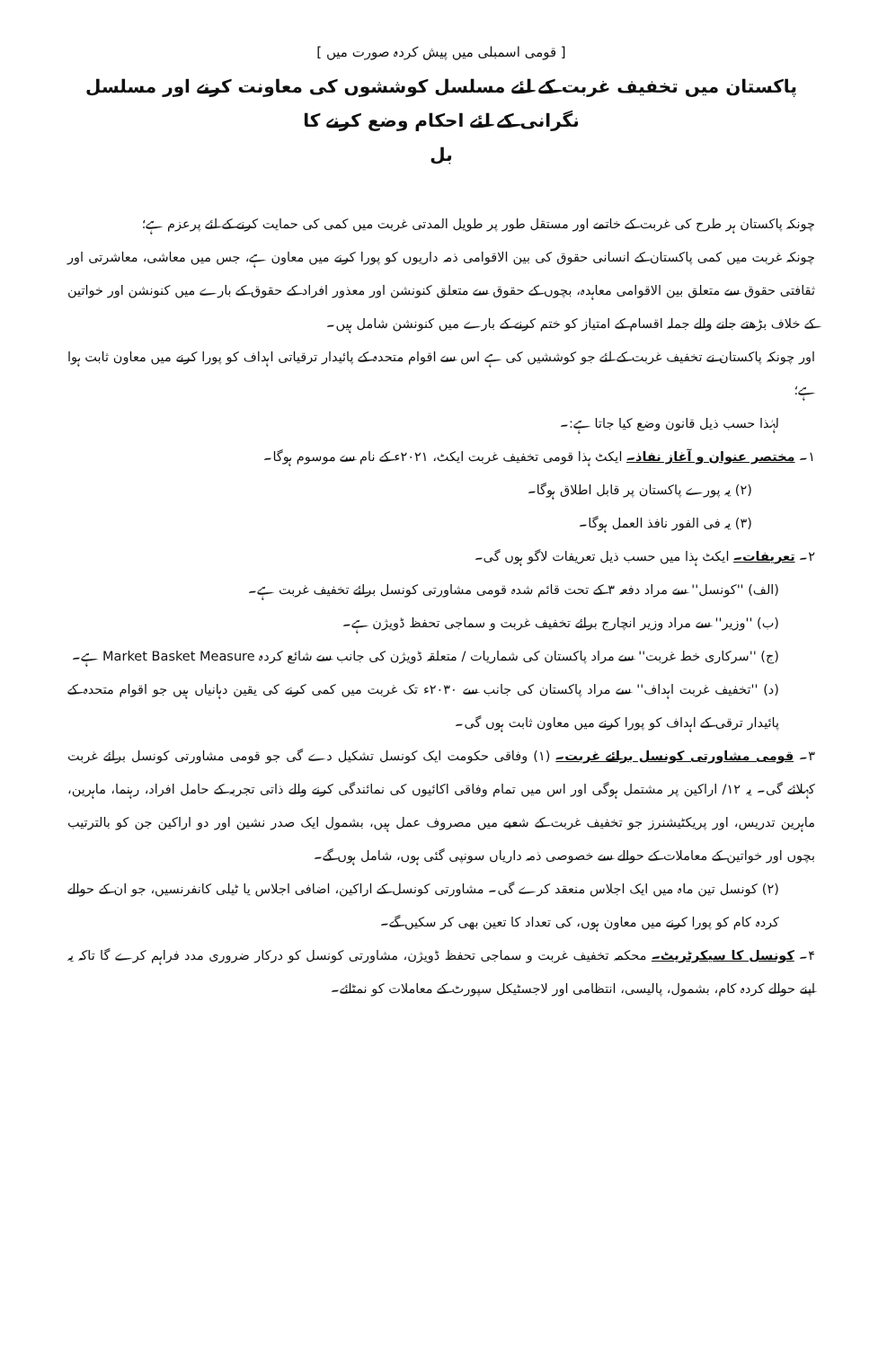[ قومی اسمبلی میں پیش کردہ صورت میں ]
پاکستان میں تخفیف غربت کے لئے مسلسل کوششوں کی معاونت کرنے اور مسلسل نگرانی کے لئے احکام وضع کرنے کا
بل
چونکہ پاکستان ہر طرح کی غربت کے خاتمے اور مستقل طور پر طویل المدتی غربت میں کمی کی حمایت کرنے کے لئے پرعزم ہے؛
چونکہ غربت میں کمی پاکستان کے انسانی حقوق کی بین الاقوامی ذمہ داریوں کو پورا کرنے میں معاون ہے، جس میں معاشی، معاشرتی اور ثقافتی حقوق سے متعلق بین الاقوامی معاہدہ، بچوں کے حقوق سے متعلق کنونشن اور معذور افراد کے حقوق کے بارے میں کنونشن اور خواتین کے خلاف بڑھتے جانے والے جملہ اقسام کے امتیاز کو ختم کرنے کے بارے میں کنونشن شامل ہیں۔
اور چونکہ پاکستان نے تخفیف غربت کے لئے جو کوششیں کی ہے اس سے اقوام متحدہ کے پائیدار ترقیاتی اہداف کو پورا کرنے میں معاون ثابت ہوا ہے؛
لہٰذا حسب ذیل قانون وضع کیا جاتا ہے:۔
۱۔ مختصر عنوان و آغاز نفاذ۔ ایکٹ ہذا قومی تخفیف غربت ایکٹ، ۲۰۲۱ء کے نام سے موسوم ہوگا۔
(۲) یہ پورے پاکستان پر قابل اطلاق ہوگا۔
(۳) یہ فی الفور نافذ العمل ہوگا۔
۲۔ تعریفات۔ ایکٹ ہذا میں حسب ذیل تعریفات لاگو ہوں گی۔
(الف) ''کونسل'' سے مراد دفعہ ۳ کے تحت قائم شدہ قومی مشاورتی کونسل برائے تخفیف غربت ہے۔
(ب) ''وزیر'' سے مراد وزیر انچارج برائے تخفیف غربت و سماجی تحفظ ڈویژن ہے۔
(ج) ''سرکاری خط غربت'' سے مراد پاکستان کی شماریات / متعلقہ ڈویژن کی جانب سے شائع کردہ Market Basket Measure ہے۔
(د) ''تخفیف غربت اہداف'' سے مراد پاکستان کی جانب سے ۲۰۳۰ء تک غربت میں کمی کرنے کی یقین دہانیاں ہیں جو اقوام متحدہ کے پائیدار ترقی کے اہداف کو پورا کرنے میں معاون ثابت ہوں گی۔
۳۔ قومی مشاورتی کونسل برائے غربت۔ (۱) وفاقی حکومت ایک کونسل تشکیل دے گی جو قومی مشاورتی کونسل برائے غربت کہلائے گی۔ یہ ۱۲/ اراکین پر مشتمل ہوگی اور اس میں تمام وفاقی اکائیوں کی نمائندگی کرنے والے ذاتی تجربہ کے حامل افراد، رہنما، ماہرین، ماہرین تدریس، اور پریکٹیشنرز جو تخفیف غربت کے شعبے میں مصروف عمل ہیں، بشمول ایک صدر نشین اور دو اراکین جن کو بالترتیب بچوں اور خواتین کے معاملات کے حوالے سے خصوصی ذمہ داریاں سونپی گئی ہوں، شامل ہوں گے۔
(۲) کونسل تین ماہ میں ایک اجلاس منعقد کرے گی۔ مشاورتی کونسل کے اراکین، اضافی اجلاس یا ٹیلی کانفرنسیں، جو ان کے حوالے کردہ کام کو پورا کرنے میں معاون ہوں، کی تعداد کا تعین بھی کر سکیں گے۔
۴۔ کونسل کا سیکرٹریٹ۔ محکمہ تخفیف غربت و سماجی تحفظ ڈویژن، مشاورتی کونسل کو درکار ضروری مدد فراہم کرے گا تاکہ یہ اپنے حوالے کردہ کام، بشمول، پالیسی، انتظامی اور لاجسٹیکل سپورٹ کے معاملات کو نمٹائے۔